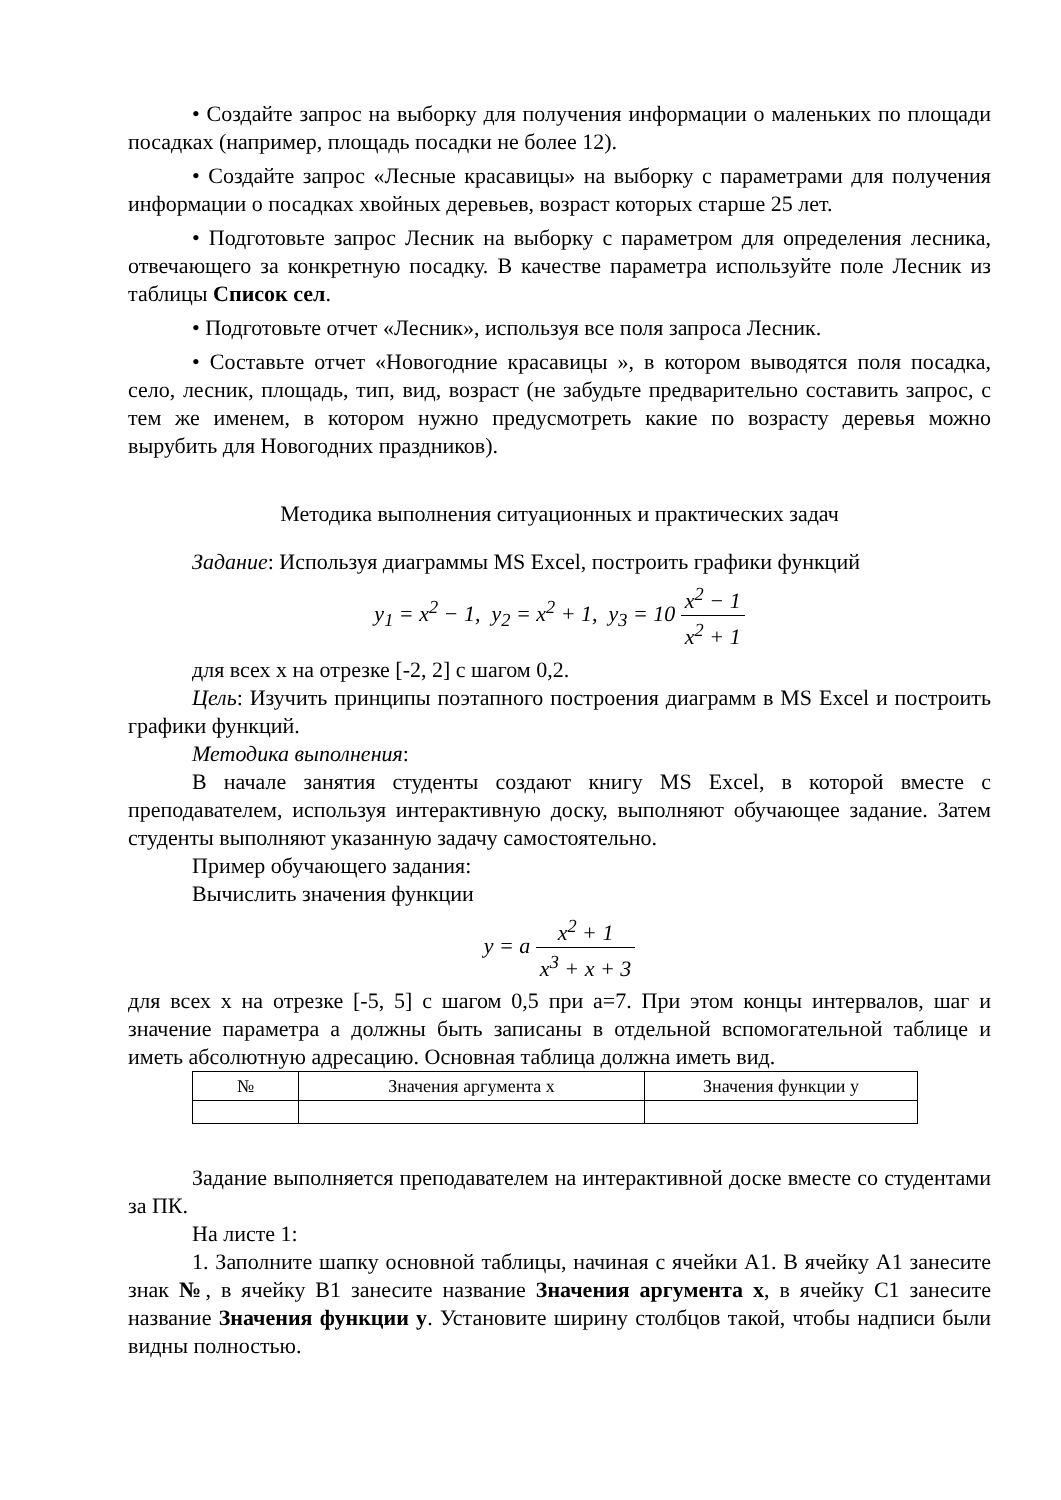• Создайте запрос на выборку для получения информации о маленьких по площади посадках (например, площадь посадки не более 12).
• Создайте запрос «Лесные красавицы» на выборку с параметрами для получения информации о посадках хвойных деревьев, возраст которых старше 25 лет.
• Подготовьте запрос Лесник на выборку с параметром для определения лесника, отвечающего за конкретную посадку. В качестве параметра используйте поле Лесник из таблицы Список сел.
• Подготовьте отчет «Лесник», используя все поля запроса Лесник.
• Составьте отчет «Новогодние красавицы », в котором выводятся поля посадка, село, лесник, площадь, тип, вид, возраст (не забудьте предварительно составить запрос, с тем же именем, в котором нужно предусмотреть какие по возрасту деревья можно вырубить для Новогодних праздников).
Методика выполнения ситуационных и практических задач
Задание: Используя диаграммы MS Excel, построить графики функций
y<sub>1</sub> = x<sup>2</sup> − 1, y<sub>2</sub> = x<sup>2</sup> + 1, y<sub>3</sub> = 10 x<sup>2</sup> − 1 x<sup>2</sup> + 1
для всех x на отрезке [-2, 2] с шагом 0,2.
Цель: Изучить принципы поэтапного построения диаграмм в MS Excel и построить графики функций.
Методика выполнения:
В начале занятия студенты создают книгу MS Excel, в которой вместе с преподавателем, используя интерактивную доску, выполняют обучающее задание. Затем студенты выполняют указанную задачу самостоятельно.
Пример обучающего задания:
Вычислить значения функции
y = a x<sup>2</sup> + 1 x<sup>3</sup> + x + 3
для всех x на отрезке [-5, 5] с шагом 0,5 при a=7. При этом концы интервалов, шаг и значение параметра a должны быть записаны в отдельной вспомогательной таблице и иметь абсолютную адресацию. Основная таблица должна иметь вид.
| № | Значения аргумента x | Значения функции y |
| --- | --- | --- |
Задание выполняется преподавателем на интерактивной доске вместе со студентами за ПК.
На листе 1:
1. Заполните шапку основной таблицы, начиная с ячейки A1. В ячейку A1 занесите знак №, в ячейку B1 занесите название Значения аргумента x, в ячейку C1 занесите название Значения функции y. Установите ширину столбцов такой, чтобы надписи были видны полностью.